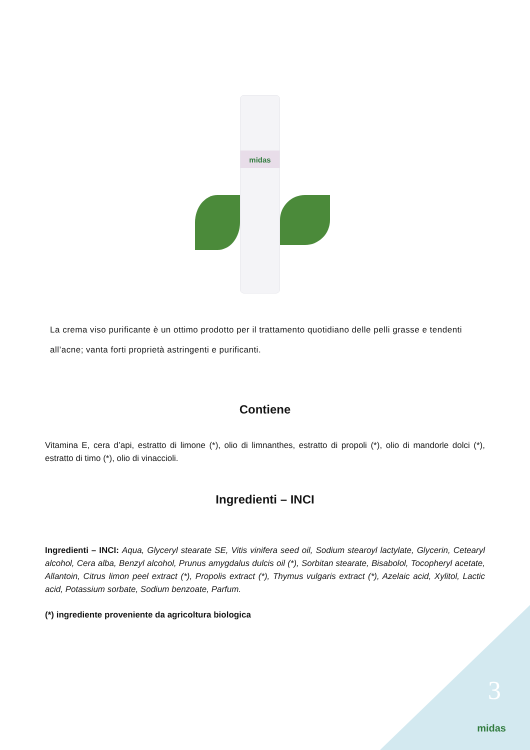midas
La crema viso purificante è un ottimo prodotto per il trattamento quotidiano delle pelli grasse e tendenti all’acne; vanta forti proprietà astringenti e purificanti.
Contiene
Vitamina E, cera d’api, estratto di limone (*), olio di limnanthes, estratto di propoli (*), olio di mandorle dolci (*), estratto di timo (*), olio di vinaccioli.
Ingredienti – INCI
Ingredienti – INCI: Aqua, Glyceryl stearate SE, Vitis vinifera seed oil, Sodium stearoyl lactylate, Glycerin, Cetearyl alcohol, Cera alba, Benzyl alcohol, Prunus amygdalus dulcis oil (*), Sorbitan stearate, Bisabolol, Tocopheryl acetate, Allantoin, Citrus limon peel extract (*), Propolis extract (*), Thymus vulgaris extract (*), Azelaic acid, Xylitol, Lactic acid, Potassium sorbate, Sodium benzoate, Parfum.
(*) ingrediente proveniente da agricoltura biologica
3
midas